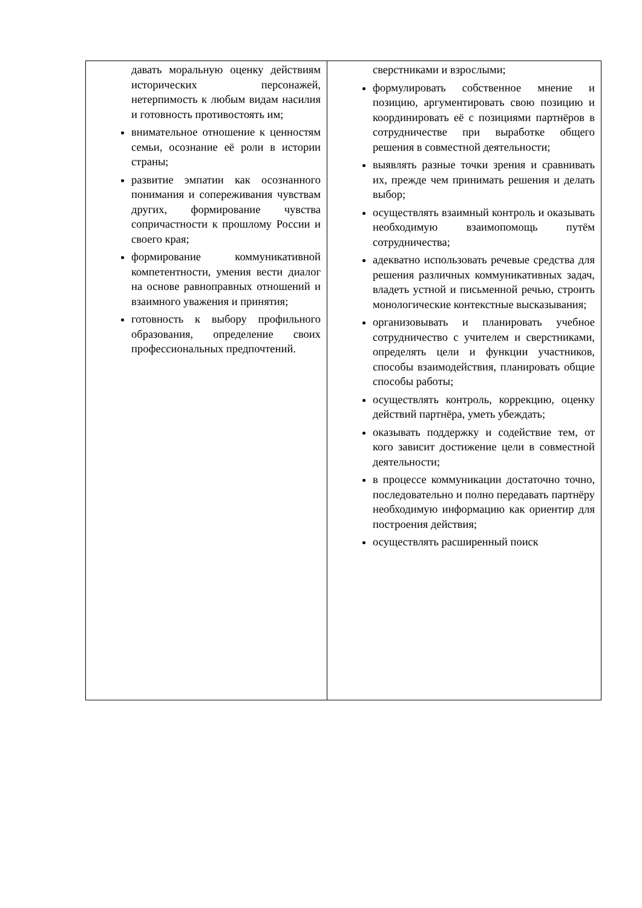| давать моральную оценку действиям исторических персонажей, нетерпимость к любым видам насилия и готовность противостоять им; внимательное отношение к ценностям семьи, осознание её роли в истории страны; развитие эмпатии как осознанного понимания и сопереживания чувствам других, формирование чувства сопричастности к прошлому России и своего края; формирование коммуникативной компетентности, умения вести диалог на основе равноправных отношений и взаимного уважения и принятия; готовность к выбору профильного образования, определение своих профессиональных предпочтений. | сверстниками и взрослыми; формулировать собственное мнение и позицию, аргументировать свою позицию и координировать её с позициями партнёров в сотрудничестве при выработке общего решения в совместной деятельности; выявлять разные точки зрения и сравнивать их, прежде чем принимать решения и делать выбор; осуществлять взаимный контроль и оказывать необходимую взаимопомощь путём сотрудничества; адекватно использовать речевые средства для решения различных коммуникативных задач, владеть устной и письменной речью, строить монологические контекстные высказывания; организовывать и планировать учебное сотрудничество с учителем и сверстниками, определять цели и функции участников, способы взаимодействия, планировать общие способы работы; осуществлять контроль, коррекцию, оценку действий партнёра, уметь убеждать; оказывать поддержку и содействие тем, от кого зависит достижение цели в совместной деятельности; в процессе коммуникации достаточно точно, последовательно и полно передавать партнёру необходимую информацию как ориентир для построения действия; осуществлять расширенный поиск |